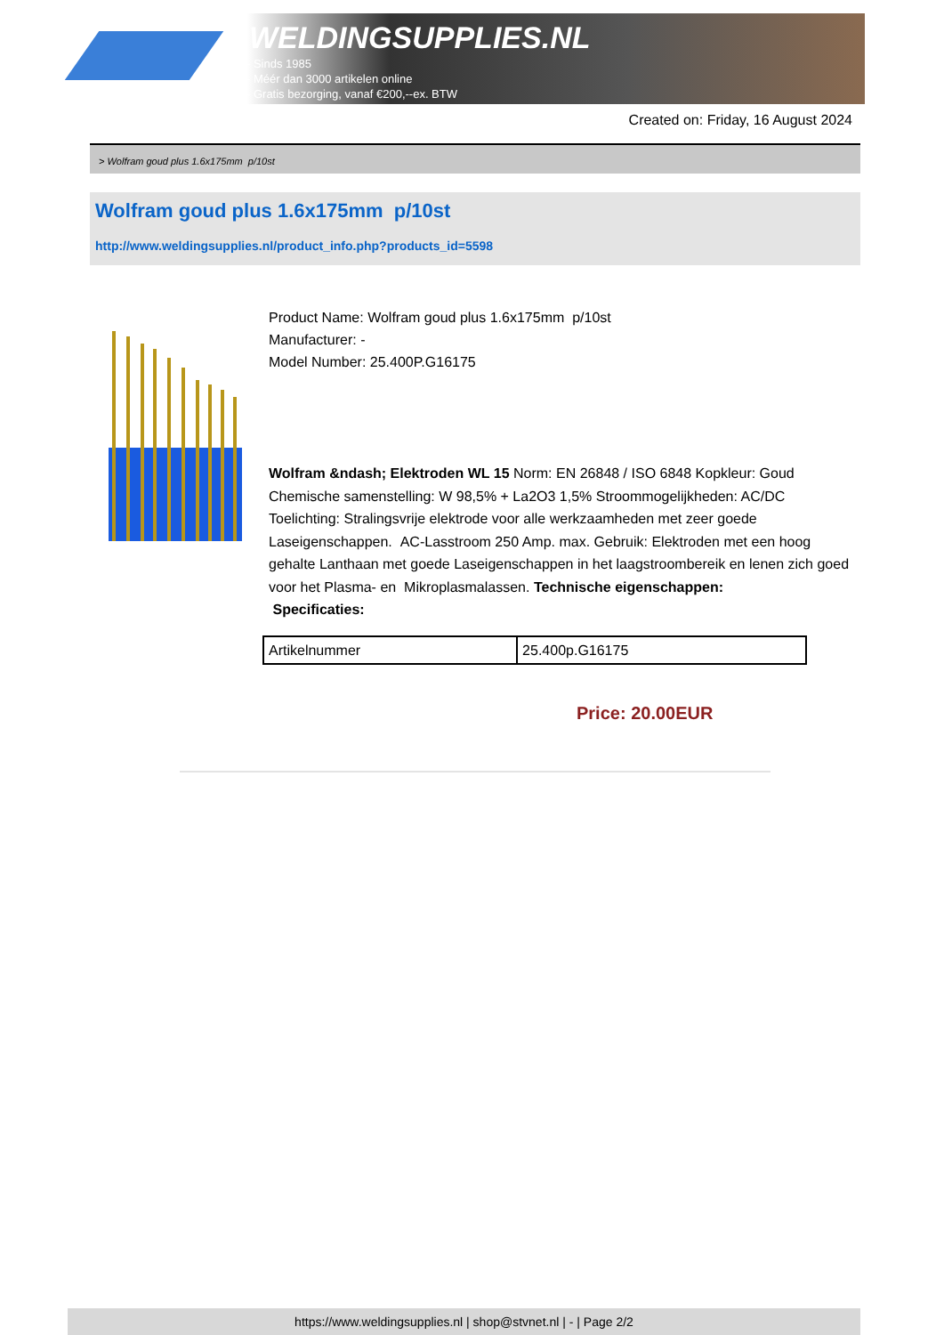WELDINGSUPPLIES.NL
- Sinds 1985
- Méér dan 3000 artikelen online
- Gratis bezorging, vanaf €200,--ex. BTW
Created on: Friday, 16 August 2024
> Wolfram goud plus 1.6x175mm p/10st
Wolfram goud plus 1.6x175mm p/10st
http://www.weldingsupplies.nl/product_info.php?products_id=5598
Product Name: Wolfram goud plus 1.6x175mm p/10st
Manufacturer: -
Model Number: 25.400P.G16175
Wolfram &ndash; Elektroden WL 15 Norm: EN 26848 / ISO 6848 Kopkleur: Goud Chemische samenstelling: W 98,5% + La2O3 1,5% Stroommogelijkheden: AC/DC Toelichting: Stralingsvrije elektrode voor alle werkzaamheden met zeer goede Laseigenschappen. AC-Lasstroom 250 Amp. max. Gebruik: Elektroden met een hoog gehalte Lanthaan met goede Laseigenschappen in het laagstroombereik en lenen zich goed voor het Plasma- en Mikroplasmalassen. Technische eigenschappen:
Specificaties:
| Artikelnummer | 25.400p.G16175 |
Price: 20.00EUR
https://www.weldingsupplies.nl | shop@stvnet.nl | - | Page 2/2